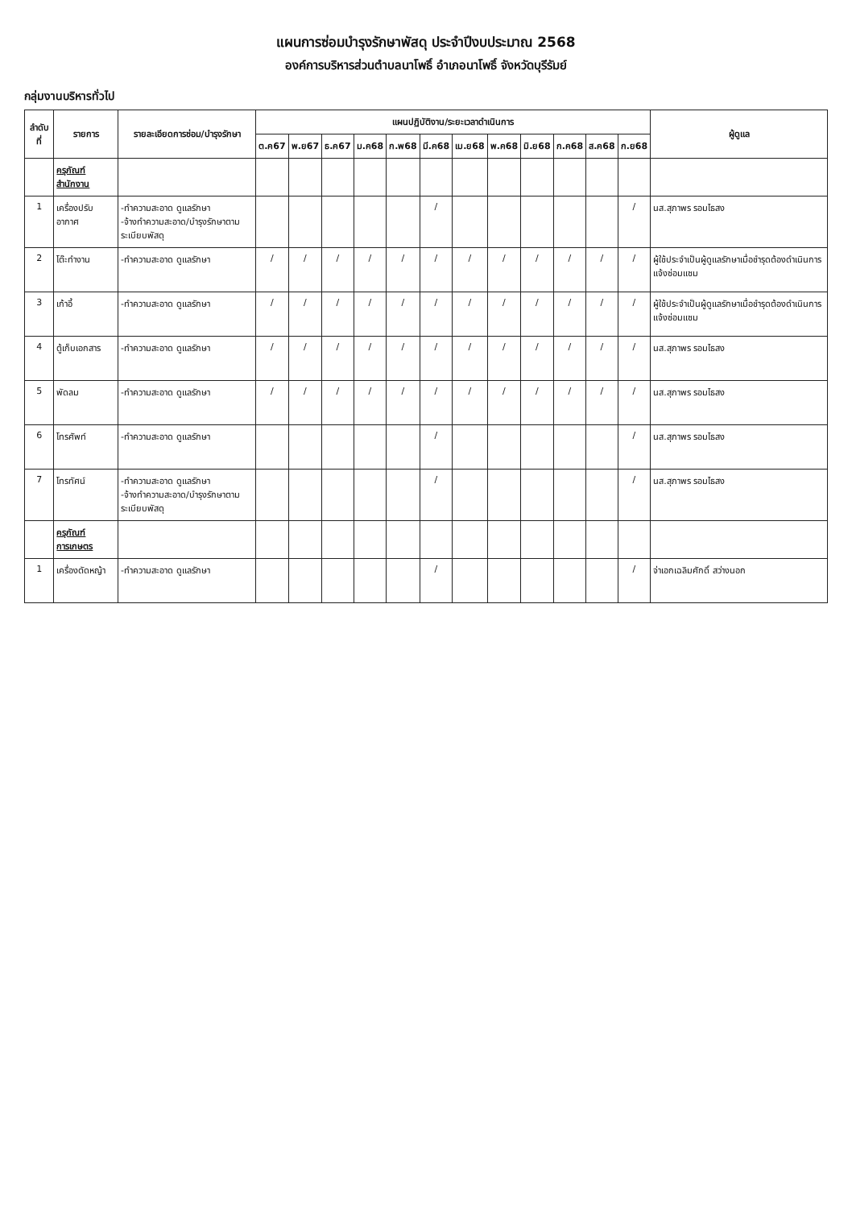แผนการซ่อมบำรุงรักษาพัสดุ ประจำปีงบประมาณ 2568
องค์การบริหารส่วนตำบลนาโพธิ์ อำเภอนาโพธิ์ จังหวัดบุรีรัมย์
กลุ่มงานบริหารทั่วไป
| ลำดับที่ | รายการ | รายละเอียดการซ่อม/บำรุงรักษา | แผนปฏิบัติงาน/ระยะเวลาดำเนินการ | | | | | | | | | | | | ผู้ดูแล |
| --- | --- | --- | --- | --- | --- | --- | --- | --- | --- | --- | --- | --- | --- | --- | --- |
| | | | ต.ค67 | พ.ย67 | ธ.ค67 | ม.ค68 | ก.พ68 | มี.ค68 | เม.ย68 | พ.ค68 | มิ.ย68 | ก.ค68 | ส.ค68 | ก.ย68 | |
| | ครุภัณฑ์สำนักงาน | | | | | | | | | | | | | | |
| 1 | เครื่องปรับอากาศ | -ทำความสะอาด ดูแลรักษา -จ้างทำความสะอาด/บำรุงรักษาตามระเบียบพัสดุ | | | | | | / | | | | | | / | นส.สุภาพร รอมไธสง |
| 2 | โต๊ะทำงาน | -ทำความสะอาด ดูแลรักษา | / | / | / | / | / | / | / | / | / | / | / | / | ผู้ใช้ประจำเป็นผู้ดูแลรักษาเมื่อชำรุดต้องดำเนินการแจ้งซ่อมแซม |
| 3 | เก้าอี้ | -ทำความสะอาด ดูแลรักษา | / | / | / | / | / | / | / | / | / | / | / | / | ผู้ใช้ประจำเป็นผู้ดูแลรักษาเมื่อชำรุดต้องดำเนินการแจ้งซ่อมแซม |
| 4 | ตู้เก็บเอกสาร | -ทำความสะอาด ดูแลรักษา | / | / | / | / | / | / | / | / | / | / | / | / | นส.สุภาพร รอมไธสง |
| 5 | พัดลม | -ทำความสะอาด ดูแลรักษา | / | / | / | / | / | / | / | / | / | / | / | / | นส.สุภาพร รอมไธสง |
| 6 | โทรศัพท์ | -ทำความสะอาด ดูแลรักษา | | | | | | / | | | | | | / | นส.สุภาพร รอมไธสง |
| 7 | โทรทัศน์ | -ทำความสะอาด ดูแลรักษา -จ้างทำความสะอาด/บำรุงรักษาตามระเบียบพัสดุ | | | | | | / | | | | | | / | นส.สุภาพร รอมไธสง |
| | ครุภัณฑ์การเกษตร | | | | | | | | | | | | | | |
| 1 | เครื่องตัดหญ้า | -ทำความสะอาด ดูแลรักษา | | | | | | / | | | | | | / | จ่าเอกเฉลิมศักดิ์ สว่างนอก |